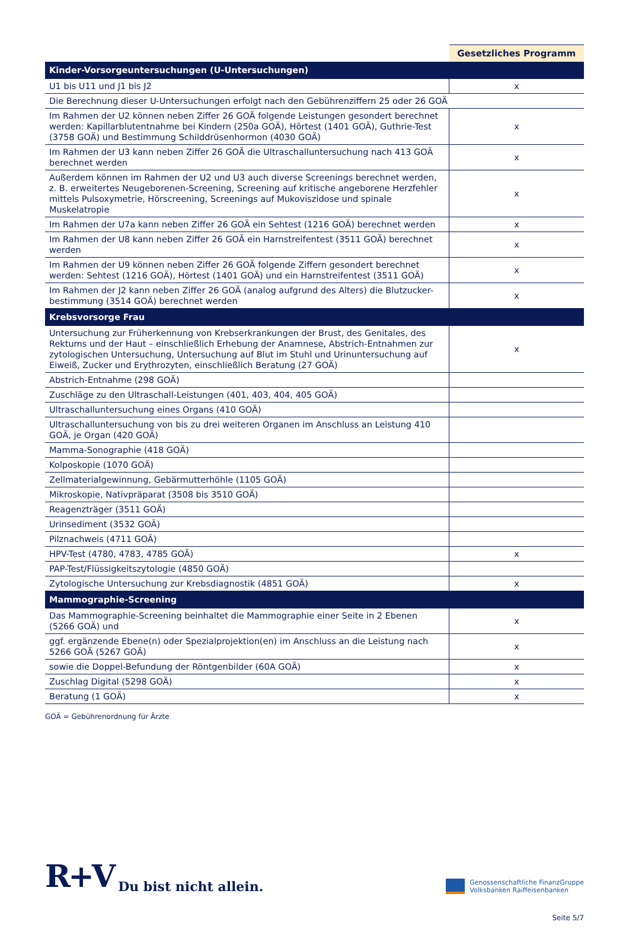| | Gesetzliches Programm |
| Kinder-Vorsorgeuntersuchungen (U-Untersuchungen) | |
| U1 bis U11 und J1 bis J2 | x |
| Die Berechnung dieser U-Untersuchungen erfolgt nach den Gebührenziffern 25 oder 26 GOÄ | |
| Im Rahmen der U2 können neben Ziffer 26 GOÄ folgende Leistungen gesondert berechnet werden: Kapillarblutentnahme bei Kindern (250a GOÄ), Hörtest (1401 GOÄ), Guthrie-Test (3758 GOÄ) und Bestimmung Schilddrüsenhormon (4030 GOÄ) | x |
| Im Rahmen der U3 kann neben Ziffer 26 GOÄ die Ultraschalluntersuchung nach 413 GOÄ berechnet werden | x |
| Außerdem können im Rahmen der U2 und U3 auch diverse Screenings berechnet werden, z. B. erweitertes Neugeborenen-Screening, Screening auf kritische angeborene Herzfehler mittels Pulsoxymetrie, Hörscreening, Screenings auf Mukoviszidose und spinale Muskelatropie | x |
| Im Rahmen der U7a kann neben Ziffer 26 GOÄ ein Sehtest (1216 GOÄ) berechnet werden | x |
| Im Rahmen der U8 kann neben Ziffer 26 GOÄ ein Harnstreifentest (3511 GOÄ) berechnet werden | x |
| Im Rahmen der U9 können neben Ziffer 26 GOÄ folgende Ziffern gesondert berechnet werden: Sehtest (1216 GOÄ), Hörtest (1401 GOÄ) und ein Harnstreifentest (3511 GOÄ) | x |
| Im Rahmen der J2 kann neben Ziffer 26 GOÄ (analog aufgrund des Alters) die Blutzucker-bestimmung (3514 GOÄ) berechnet werden | x |
| Krebsvorsorge Frau | |
| Untersuchung zur Früherkennung von Krebserkrankungen der Brust, des Genitales, des Rektums und der Haut – einschließlich Erhebung der Anamnese, Abstrich-Entnahmen zur zytologischen Untersuchung, Untersuchung auf Blut im Stuhl und Urinuntersuchung auf Eiweiß, Zucker und Erythrozyten, einschließlich Beratung (27 GOÄ) | x |
| Abstrich-Entnahme (298 GOÄ) | |
| Zuschläge zu den Ultraschall-Leistungen (401, 403, 404, 405 GOÄ) | |
| Ultraschalluntersuchung eines Organs (410 GOÄ) | |
| Ultraschalluntersuchung von bis zu drei weiteren Organen im Anschluss an Leistung 410 GOÄ, je Organ (420 GOÄ) | |
| Mamma-Sonographie (418 GOÄ) | |
| Kolposkopie (1070 GOÄ) | |
| Zellmaterialgewinnung, Gebärmutterhöhle (1105 GOÄ) | |
| Mikroskopie, Nativpräparat (3508 bis 3510 GOÄ) | |
| Reagenzträger (3511 GOÄ) | |
| Urinsediment (3532 GOÄ) | |
| Pilznachweis (4711 GOÄ) | |
| HPV-Test (4780, 4783, 4785 GOÄ) | x |
| PAP-Test/Flüssigkeitszytologie (4850 GOÄ) | |
| Zytologische Untersuchung zur Krebsdiagnostik (4851 GOÄ) | x |
| Mammographie-Screening | |
| Das Mammographie-Screening beinhaltet die Mammographie einer Seite in 2 Ebenen (5266 GOÄ) und | x |
| ggf. ergänzende Ebene(n) oder Spezialprojektion(en) im Anschluss an die Leistung nach 5266 GOÄ (5267 GOÄ) | x |
| sowie die Doppel-Befundung der Röntgenbilder (60A GOÄ) | x |
| Zuschlag Digital (5298 GOÄ) | x |
| Beratung (1 GOÄ) | x |
GOÄ = Gebührenordnung für Ärzte
R+V Du bist nicht allein.
Genossenschaftliche FinanzGruppe
Volksbanken Raiffeisenbanken
Seite 5/7